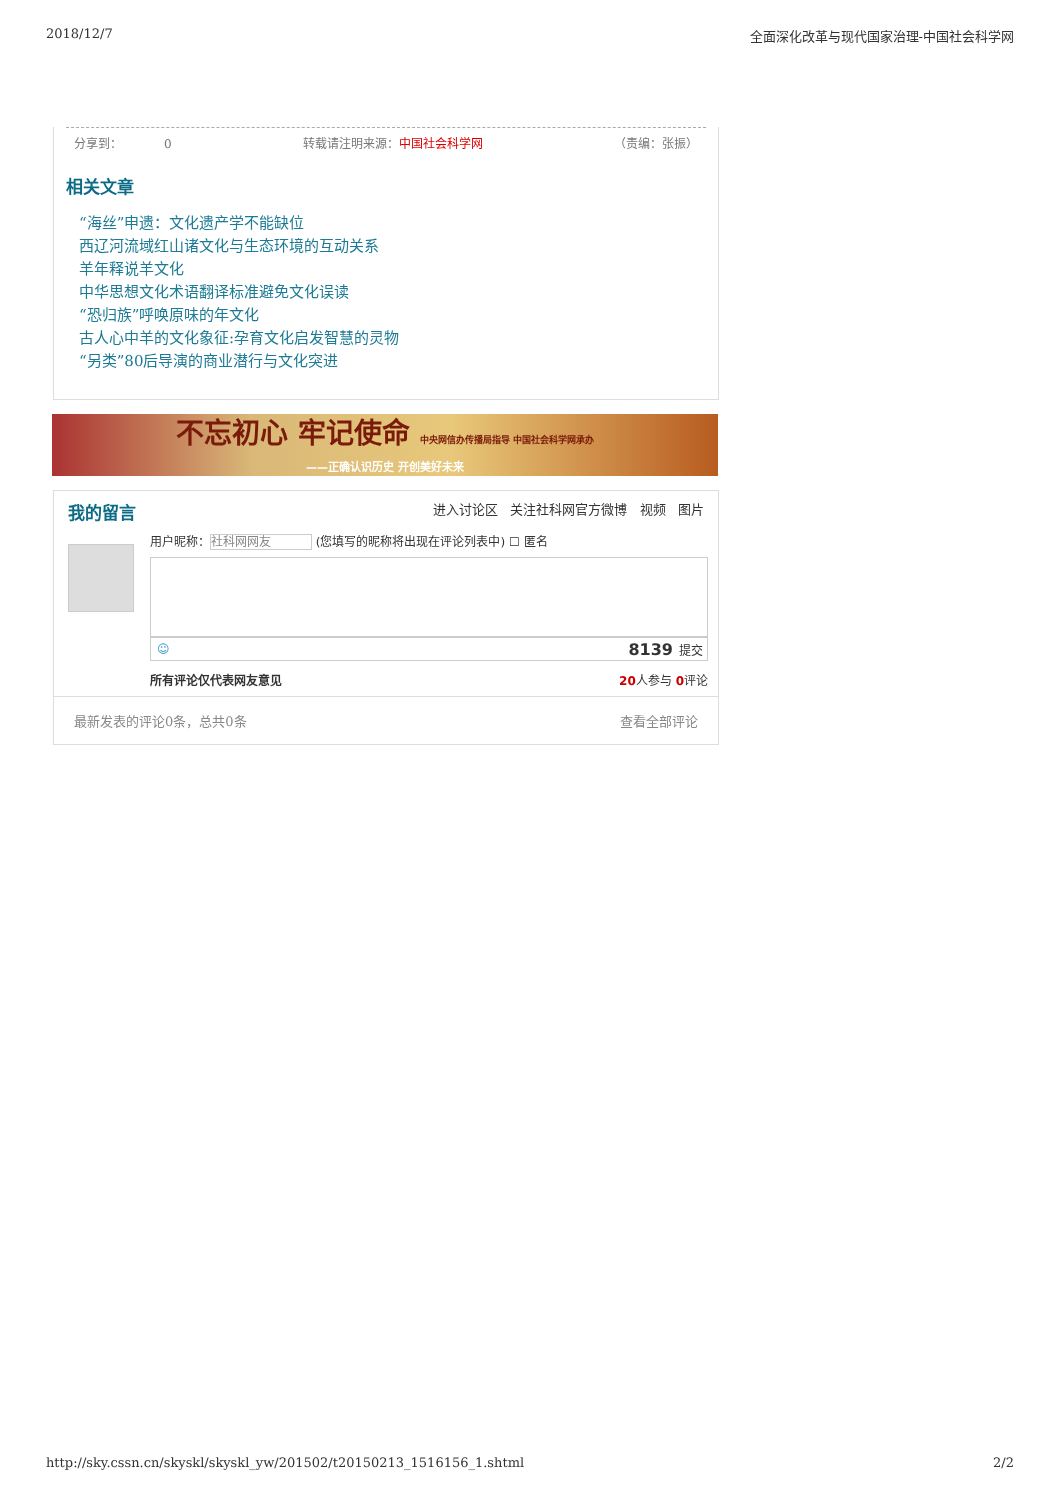2018/12/7 全面深化改革与现代国家治理-中国社会科学网
分享到： 0 转载请注明来源：中国社会科学网 （责编：张振）
相关文章
“海丝”申遗：文化遗产学不能缺位
西辽河流域红山诸文化与生态环境的互动关系
羊年释说羊文化
中华思想文化术语翻译标准避免文化误读
“恐归族”呼唤原味的年文化
古人心中羊的文化象征:孕育文化启发智慧的灵物
“另类”80后导演的商业潜行与文化突进
不忘初心 牢记使命 中央网信办传播局指导 中国社会科学网承办
——正确认识历史 开创美好未来
我的留言 进入讨论区 关注社科网官方微博 视频 图片
用户昵称：社科网网友 (您填写的昵称将出现在评论列表中) ☐ 匿名
☺ 8139 提交
所有评论仅代表网友意见 20人参与 0评论
最新发表的评论0条，总共0条 查看全部评论
http://sky.cssn.cn/skyskl/skyskl_yw/201502/t20150213_1516156_1.shtml 2/2